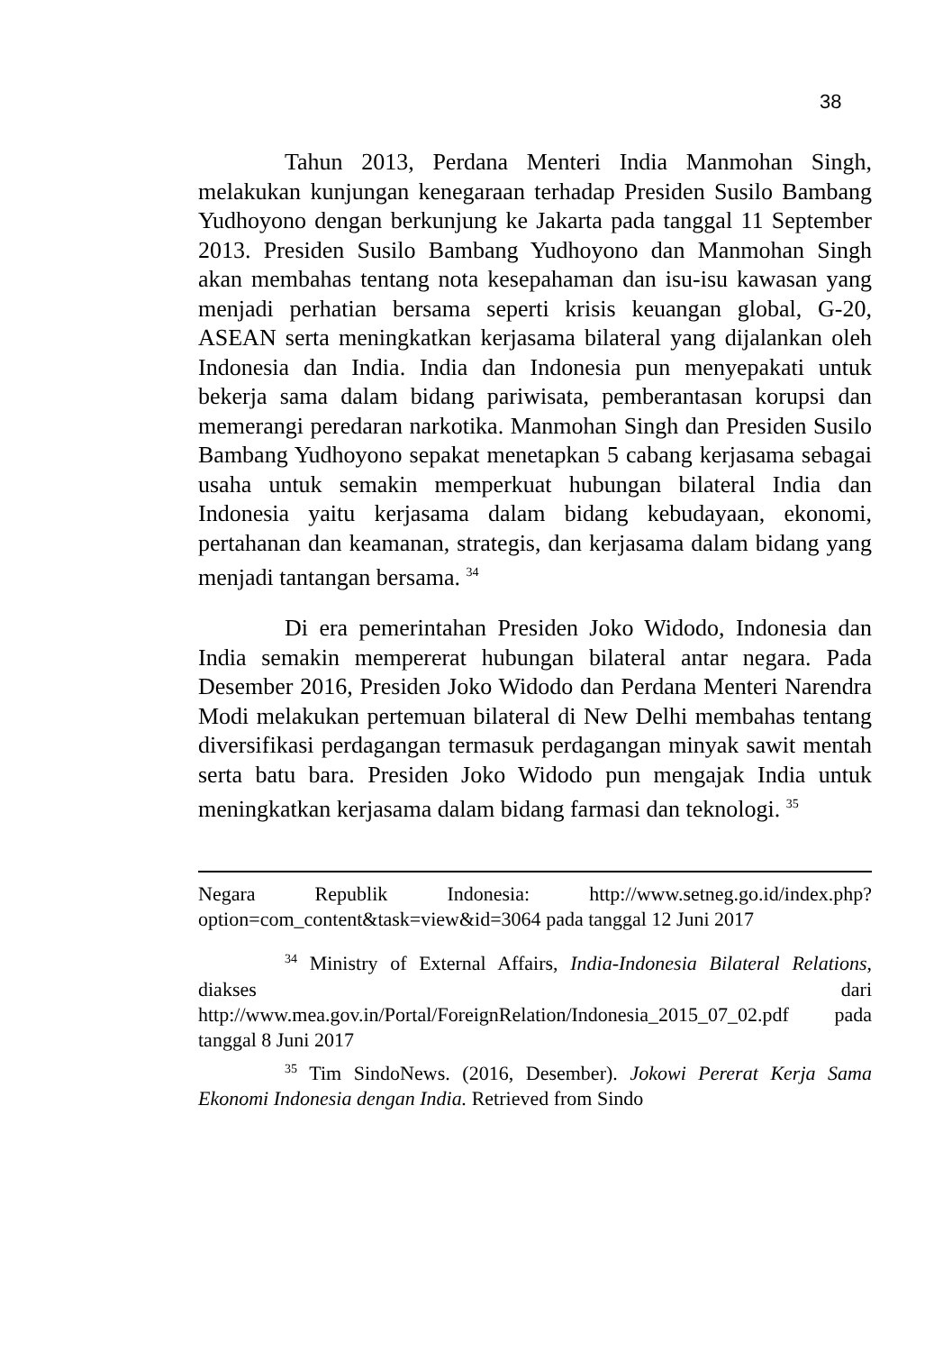38
Tahun 2013, Perdana Menteri India Manmohan Singh, melakukan kunjungan kenegaraan terhadap Presiden Susilo Bambang Yudhoyono dengan berkunjung ke Jakarta pada tanggal 11 September 2013. Presiden Susilo Bambang Yudhoyono dan Manmohan Singh akan membahas tentang nota kesepahaman dan isu-isu kawasan yang menjadi perhatian bersama seperti krisis keuangan global, G-20, ASEAN serta meningkatkan kerjasama bilateral yang dijalankan oleh Indonesia dan India. India dan Indonesia pun menyepakati untuk bekerja sama dalam bidang pariwisata, pemberantasan korupsi dan memerangi peredaran narkotika. Manmohan Singh dan Presiden Susilo Bambang Yudhoyono sepakat menetapkan 5 cabang kerjasama sebagai usaha untuk semakin memperkuat hubungan bilateral India dan Indonesia yaitu kerjasama dalam bidang kebudayaan, ekonomi, pertahanan dan keamanan, strategis, dan kerjasama dalam bidang yang menjadi tantangan bersama. <sup>34</sup>
Di era pemerintahan Presiden Joko Widodo, Indonesia dan India semakin mempererat hubungan bilateral antar negara. Pada Desember 2016, Presiden Joko Widodo dan Perdana Menteri Narendra Modi melakukan pertemuan bilateral di New Delhi membahas tentang diversifikasi perdagangan termasuk perdagangan minyak sawit mentah serta batu bara. Presiden Joko Widodo pun mengajak India untuk meningkatkan kerjasama dalam bidang farmasi dan teknologi. <sup>35</sup>
Negara Republik Indonesia: http://www.setneg.go.id/index.php?option=com_content&task=view&id=3064 pada tanggal 12 Juni 2017
<sup>34</sup> Ministry of External Affairs, India-Indonesia Bilateral Relations, diakses dari http://www.mea.gov.in/Portal/ForeignRelation/Indonesia_2015_07_02.pdf pada tanggal 8 Juni 2017
<sup>35</sup> Tim SindoNews. (2016, Desember). Jokowi Pererat Kerja Sama Ekonomi Indonesia dengan India. Retrieved from Sindo